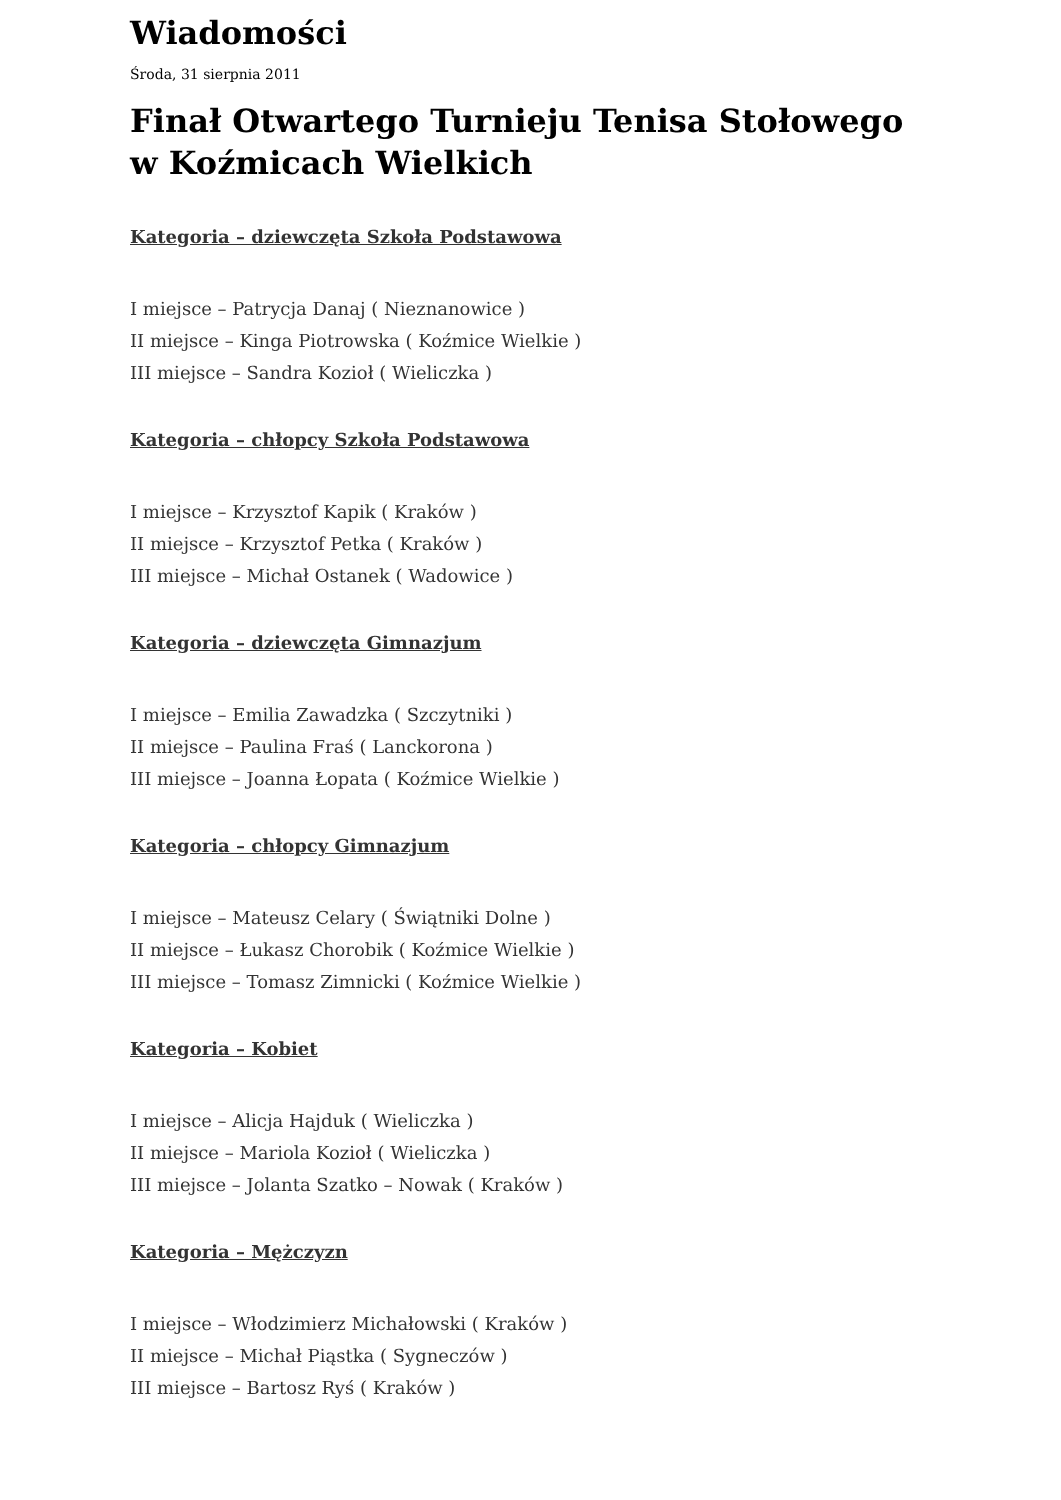Wiadomości
Środa, 31 sierpnia 2011
Finał Otwartego Turnieju Tenisa Stołowego w Koźmicach Wielkich
Kategoria – dziewczęta Szkoła Podstawowa
I miejsce – Patrycja Danaj ( Nieznanowice )
II miejsce – Kinga Piotrowska ( Koźmice Wielkie )
III miejsce – Sandra Kozioł ( Wieliczka )
Kategoria – chłopcy Szkoła Podstawowa
I miejsce – Krzysztof Kapik ( Kraków )
II miejsce – Krzysztof Petka ( Kraków )
III miejsce – Michał Ostanek ( Wadowice )
Kategoria – dziewczęta Gimnazjum
I miejsce – Emilia Zawadzka ( Szczytniki )
II miejsce – Paulina Fraś ( Lanckorona )
III miejsce – Joanna Łopata ( Koźmice Wielkie )
Kategoria – chłopcy Gimnazjum
I miejsce – Mateusz Celary ( Świątniki Dolne )
II miejsce – Łukasz Chorobik ( Koźmice Wielkie )
III miejsce – Tomasz Zimnicki ( Koźmice Wielkie )
Kategoria – Kobiet
I miejsce – Alicja Hajduk ( Wieliczka )
II miejsce – Mariola Kozioł ( Wieliczka )
III miejsce – Jolanta Szatko – Nowak ( Kraków )
Kategoria – Mężczyzn
I miejsce – Włodzimierz Michałowski ( Kraków )
II miejsce – Michał Piąstka ( Sygneczów )
III miejsce – Bartosz Ryś ( Kraków )